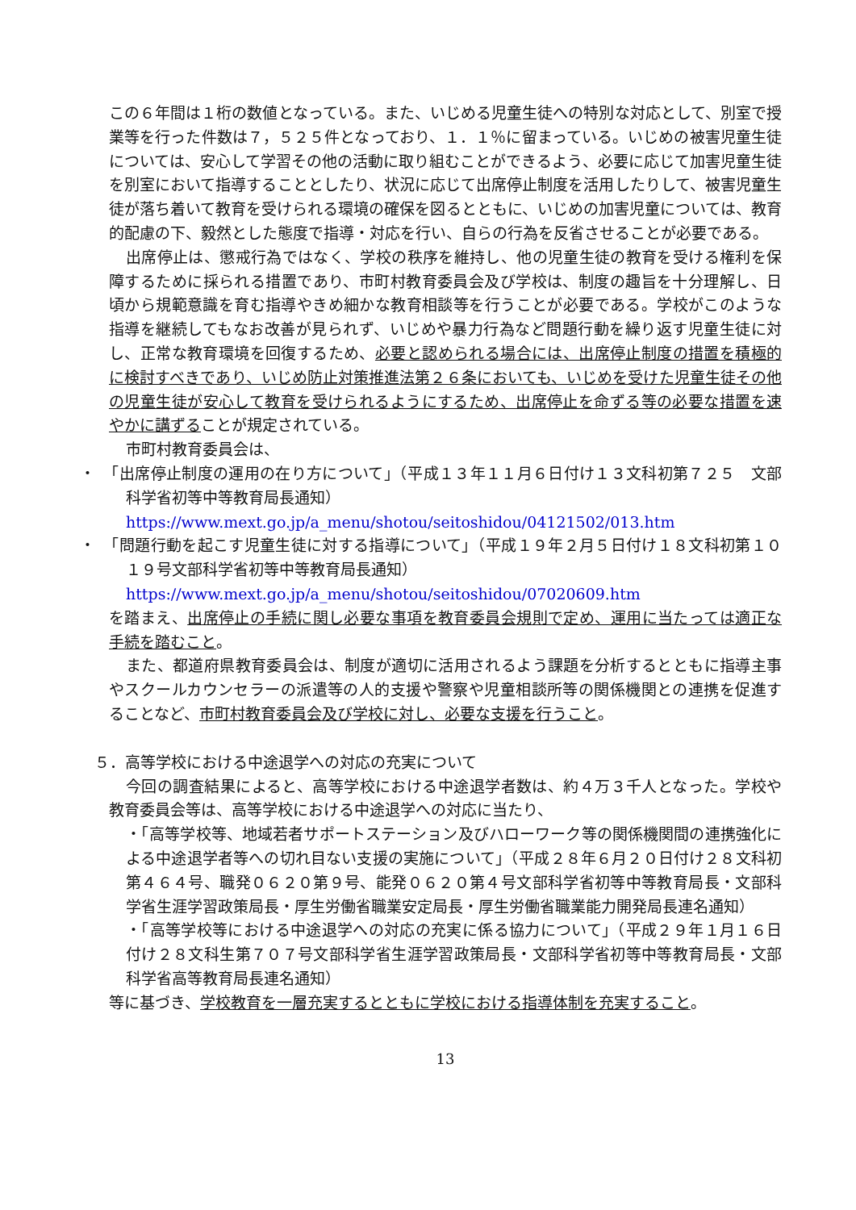この６年間は１桁の数値となっている。また、いじめる児童生徒への特別な対応として、別室で授業等を行った件数は７，５２５件となっており、１．１％に留まっている。いじめの被害児童生徒については、安心して学習その他の活動に取り組むことができるよう、必要に応じて加害児童生徒を別室において指導することとしたり、状況に応じて出席停止制度を活用したりして、被害児童生徒が落ち着いて教育を受けられる環境の確保を図るとともに、いじめの加害児童については、教育的配慮の下、毅然とした態度で指導・対応を行い、自らの行為を反省させることが必要である。
出席停止は、懲戒行為ではなく、学校の秩序を維持し、他の児童生徒の教育を受ける権利を保障するために採られる措置であり、市町村教育委員会及び学校は、制度の趣旨を十分理解し、日頃から規範意識を育む指導やきめ細かな教育相談等を行うことが必要である。学校がこのような指導を継続してもなお改善が見られず、いじめや暴力行為など問題行動を繰り返す児童生徒に対し、正常な教育環境を回復するため、必要と認められる場合には、出席停止制度の措置を積極的に検討すべきであり、いじめ防止対策推進法第２６条においても、いじめを受けた児童生徒その他の児童生徒が安心して教育を受けられるようにするため、出席停止を命ずる等の必要な措置を速やかに講ずることが規定されている。
市町村教育委員会は、
・　「出席停止制度の運用の在り方について」（平成１３年１１月６日付け１３文科初第７２５　文部科学省初等中等教育局長通知）
https://www.mext.go.jp/a_menu/shotou/seitoshidou/04121502/013.htm
・　「問題行動を起こす児童生徒に対する指導について」（平成１９年２月５日付け１８文科初第１０１９号文部科学省初等中等教育局長通知）
https://www.mext.go.jp/a_menu/shotou/seitoshidou/07020609.htm
を踏まえ、出席停止の手続に関し必要な事項を教育委員会規則で定め、運用に当たっては適正な手続を踏むこと。
また、都道府県教育委員会は、制度が適切に活用されるよう課題を分析するとともに指導主事やスクールカウンセラーの派遣等の人的支援や警察や児童相談所等の関係機関との連携を促進することなど、市町村教育委員会及び学校に対し、必要な支援を行うこと。
５．高等学校における中途退学への対応の充実について
今回の調査結果によると、高等学校における中途退学者数は、約４万３千人となった。学校や教育委員会等は、高等学校における中途退学への対応に当たり、
・「高等学校等、地域若者サポートステーション及びハローワーク等の関係機関間の連携強化による中途退学者等への切れ目ない支援の実施について」（平成２８年６月２０日付け２８文科初第４６４号、職発０６２０第９号、能発０６２０第４号文部科学省初等中等教育局長・文部科学省生涯学習政策局長・厚生労働省職業安定局長・厚生労働省職業能力開発局長連名通知）
・「高等学校等における中途退学への対応の充実に係る協力について」（平成２９年１月１６日付け２８文科生第７０７号文部科学省生涯学習政策局長・文部科学省初等中等教育局長・文部科学省高等教育局長連名通知）
等に基づき、学校教育を一層充実するとともに学校における指導体制を充実すること。
13